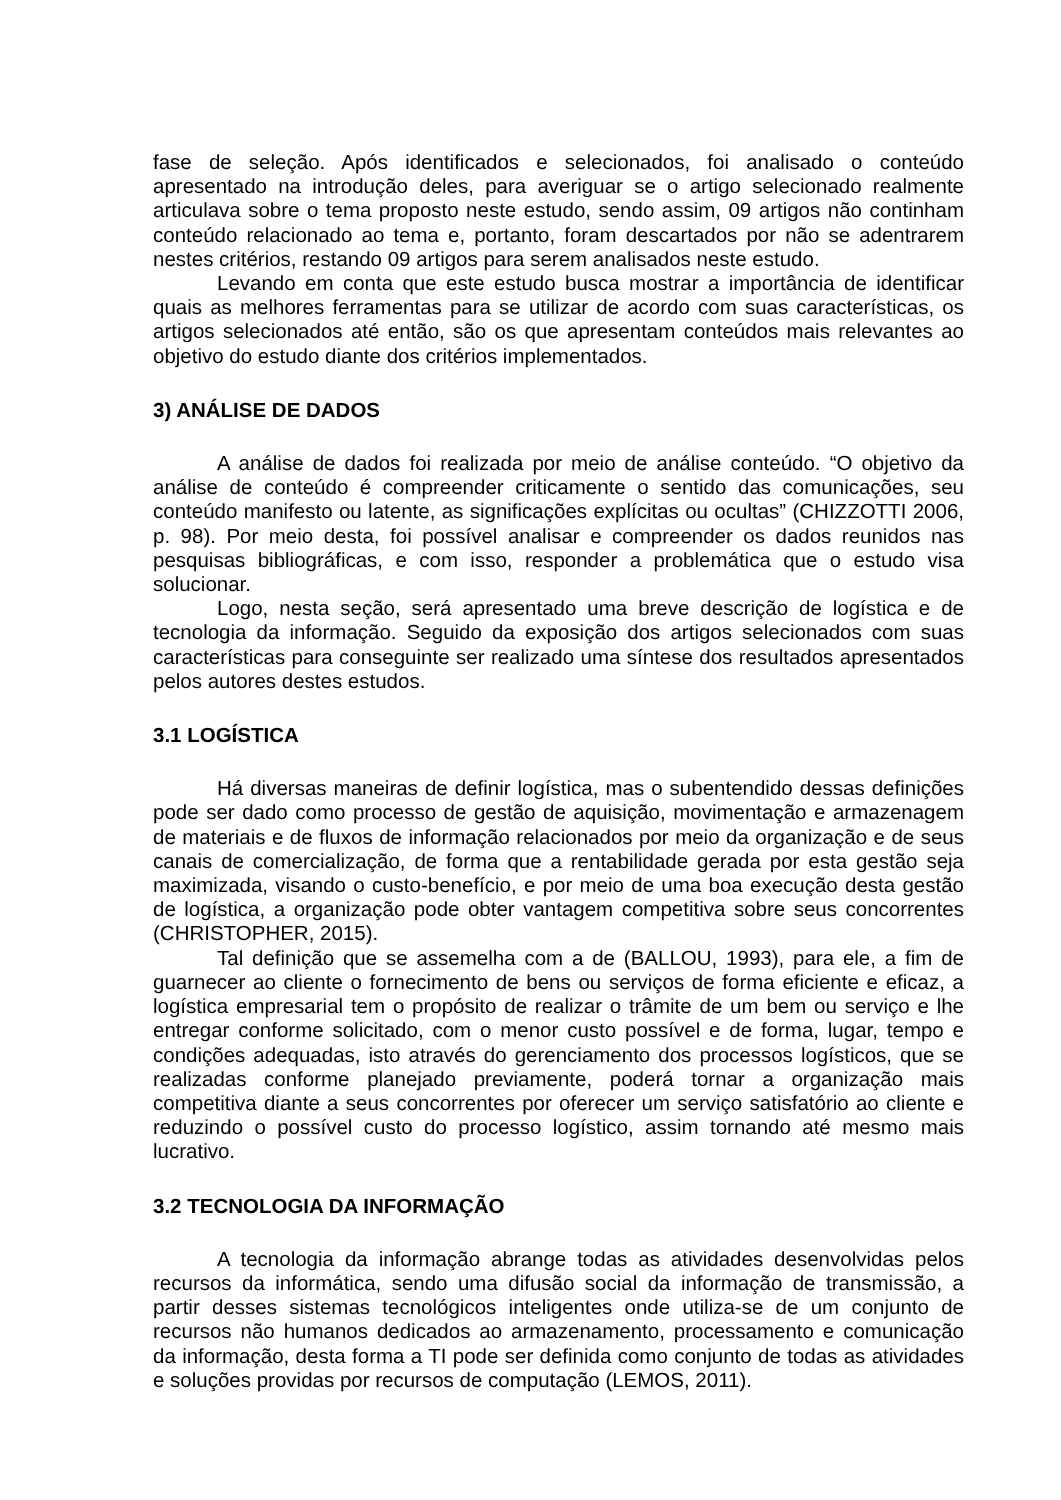fase de seleção. Após identificados e selecionados, foi analisado o conteúdo apresentado na introdução deles, para averiguar se o artigo selecionado realmente articulava sobre o tema proposto neste estudo, sendo assim, 09 artigos não continham conteúdo relacionado ao tema e, portanto, foram descartados por não se adentrarem nestes critérios, restando 09 artigos para serem analisados neste estudo.
Levando em conta que este estudo busca mostrar a importância de identificar quais as melhores ferramentas para se utilizar de acordo com suas características, os artigos selecionados até então, são os que apresentam conteúdos mais relevantes ao objetivo do estudo diante dos critérios implementados.
3) ANÁLISE DE DADOS
A análise de dados foi realizada por meio de análise conteúdo. “O objetivo da análise de conteúdo é compreender criticamente o sentido das comunicações, seu conteúdo manifesto ou latente, as significações explícitas ou ocultas” (CHIZZOTTI 2006, p. 98). Por meio desta, foi possível analisar e compreender os dados reunidos nas pesquisas bibliográficas, e com isso, responder a problemática que o estudo visa solucionar.
Logo, nesta seção, será apresentado uma breve descrição de logística e de tecnologia da informação. Seguido da exposição dos artigos selecionados com suas características para conseguinte ser realizado uma síntese dos resultados apresentados pelos autores destes estudos.
3.1 LOGÍSTICA
Há diversas maneiras de definir logística, mas o subentendido dessas definições pode ser dado como processo de gestão de aquisição, movimentação e armazenagem de materiais e de fluxos de informação relacionados por meio da organização e de seus canais de comercialização, de forma que a rentabilidade gerada por esta gestão seja maximizada, visando o custo-benefício, e por meio de uma boa execução desta gestão de logística, a organização pode obter vantagem competitiva sobre seus concorrentes (CHRISTOPHER, 2015).
Tal definição que se assemelha com a de (BALLOU, 1993), para ele, a fim de guarnecer ao cliente o fornecimento de bens ou serviços de forma eficiente e eficaz, a logística empresarial tem o propósito de realizar o trâmite de um bem ou serviço e lhe entregar conforme solicitado, com o menor custo possível e de forma, lugar, tempo e condições adequadas, isto através do gerenciamento dos processos logísticos, que se realizadas conforme planejado previamente, poderá tornar a organização mais competitiva diante a seus concorrentes por oferecer um serviço satisfatório ao cliente e reduzindo o possível custo do processo logístico, assim tornando até mesmo mais lucrativo.
3.2 TECNOLOGIA DA INFORMAÇÃO
A tecnologia da informação abrange todas as atividades desenvolvidas pelos recursos da informática, sendo uma difusão social da informação de transmissão, a partir desses sistemas tecnológicos inteligentes onde utiliza-se de um conjunto de recursos não humanos dedicados ao armazenamento, processamento e comunicação da informação, desta forma a TI pode ser definida como conjunto de todas as atividades e soluções providas por recursos de computação (LEMOS, 2011).